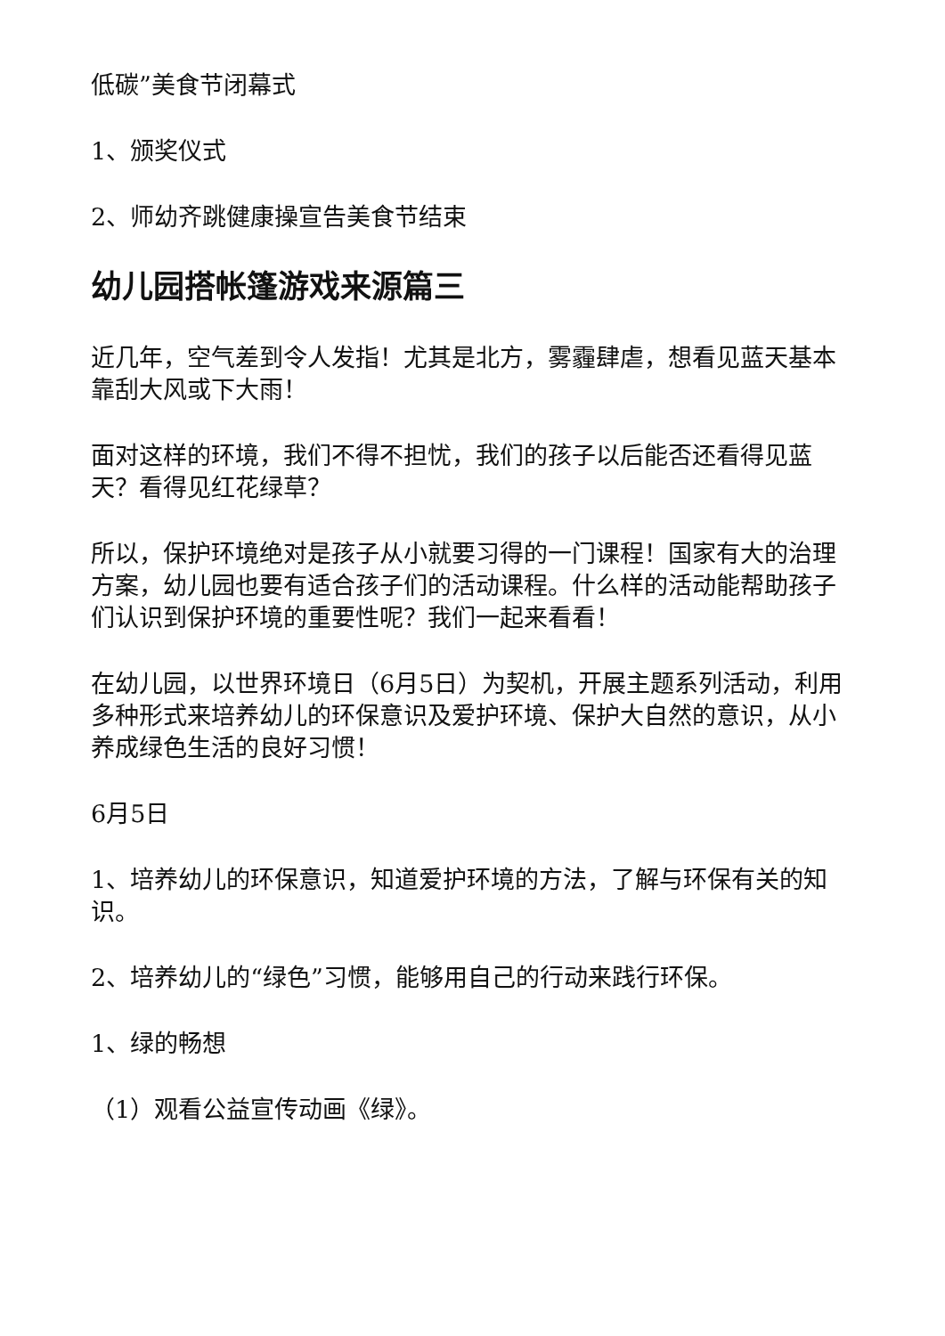低碳”美食节闭幕式
1、颁奖仪式
2、师幼齐跳健康操宣告美食节结束
幼儿园搭帐篷游戏来源篇三
近几年，空气差到令人发指！尤其是北方，雾霾肆虐，想看见蓝天基本靠刮大风或下大雨！
面对这样的环境，我们不得不担忧，我们的孩子以后能否还看得见蓝天？看得见红花绿草？
所以，保护环境绝对是孩子从小就要习得的一门课程！国家有大的治理方案，幼儿园也要有适合孩子们的活动课程。什么样的活动能帮助孩子们认识到保护环境的重要性呢？我们一起来看看！
在幼儿园，以世界环境日（6月5日）为契机，开展主题系列活动，利用多种形式来培养幼儿的环保意识及爱护环境、保护大自然的意识，从小养成绿色生活的良好习惯！
6月5日
1、培养幼儿的环保意识，知道爱护环境的方法，了解与环保有关的知识。
2、培养幼儿的“绿色”习惯，能够用自己的行动来践行环保。
1、绿的畅想
（1）观看公益宣传动画《绿》。